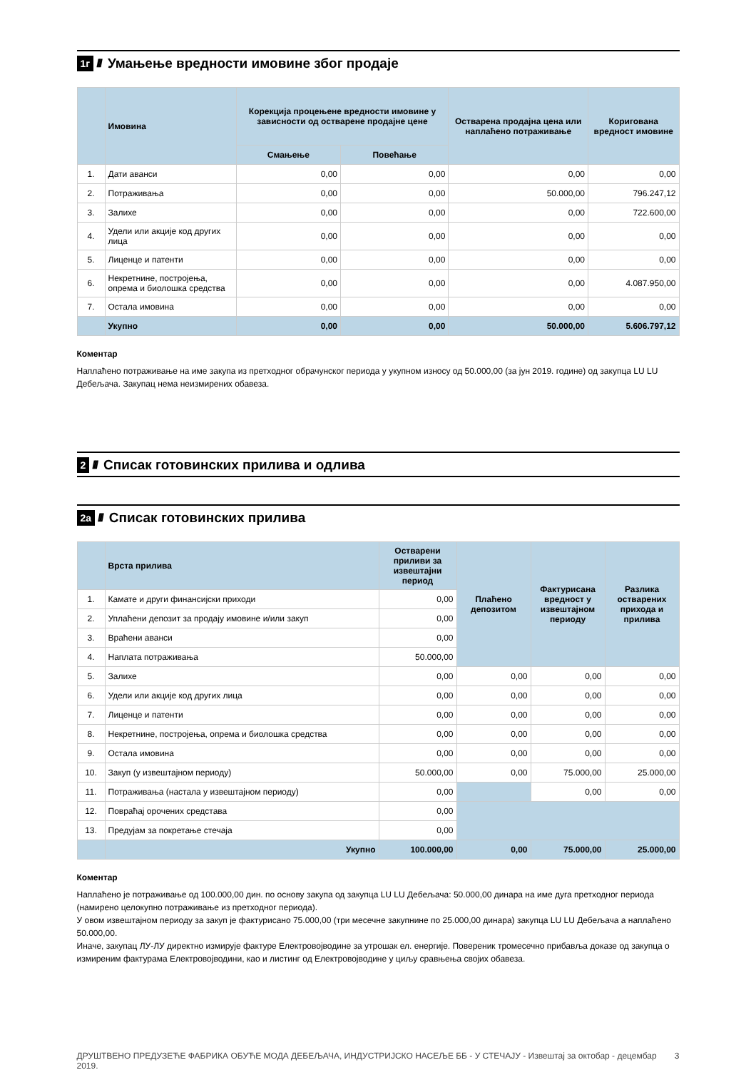1г ////
Умањење вредности имовине због продаје
| | Имовина | Корекција процењене вредности имовине у зависности од остварене продајне цене | | Остварена продајна цена или наплаћено потраживање | Коригована вредност имовине |
| --- | --- | --- | --- | --- | --- |
| | | Смањење | Повећање | | |
| 1. | Дати аванси | 0,00 | 0,00 | 0,00 | 0,00 |
| 2. | Потраживања | 0,00 | 0,00 | 50.000,00 | 796.247,12 |
| 3. | Залихе | 0,00 | 0,00 | 0,00 | 722.600,00 |
| 4. | Удели или акције код других лица | 0,00 | 0,00 | 0,00 | 0,00 |
| 5. | Лиценце и патенти | 0,00 | 0,00 | 0,00 | 0,00 |
| 6. | Некретнине, постројења, опрема и биолошка средства | 0,00 | 0,00 | 0,00 | 4.087.950,00 |
| 7. | Остала имовина | 0,00 | 0,00 | 0,00 | 0,00 |
| | Укупно | 0,00 | 0,00 | 50.000,00 | 5.606.797,12 |
Коментар
Наплаћено потраживање на име закупа из претходног обрачунског периода у укупном износу од 50.000,00 (за јун 2019. године) од закупца LU LU Дебељача. Закупац нема неизмирених обавеза.
2 ////
Списак готовинских прилива и одлива
2а ////
Списак готовинских прилива
| | Врста прилива | Остварени приливи за извештајни период | Плаћено депозитом | Фактурисана вредност у извештајном периоду | Разлика остварених прихода и прилива |
| --- | --- | --- | --- | --- | --- |
| 1. | Камате и други финансијски приходи | 0,00 | | | |
| 2. | Уплаћени депозит за продају имовине и/или закуп | 0,00 | | | |
| 3. | Враћени аванси | 0,00 | | | |
| 4. | Наплата потраживања | 50.000,00 | | | |
| 5. | Залихе | 0,00 | 0,00 | 0,00 | 0,00 |
| 6. | Удели или акције код других лица | 0,00 | 0,00 | 0,00 | 0,00 |
| 7. | Лиценце и патенти | 0,00 | 0,00 | 0,00 | 0,00 |
| 8. | Некретнине, постројења, опрема и биолошка средства | 0,00 | 0,00 | 0,00 | 0,00 |
| 9. | Остала имовина | 0,00 | 0,00 | 0,00 | 0,00 |
| 10. | Закуп (у извештајном периоду) | 50.000,00 | 0,00 | 75.000,00 | 25.000,00 |
| 11. | Потраживања (настала у извештајном периоду) | 0,00 | | 0,00 | 0,00 |
| 12. | Повраћај орочених средстава | 0,00 | | | |
| 13. | Предујам за покретање стечаја | 0,00 | | | |
| | Укупно | 100.000,00 | 0,00 | 75.000,00 | 25.000,00 |
Коментар
Наплаћено је потраживање од 100.000,00 дин. по основу закупа од закупца LU LU Дебељача: 50.000,00 динара на име дуга претходног периода (намирено целокупно потраживање из претходног периода).
У овом извештајном периоду за закуп је фактурисано 75.000,00 (три месечне закупнине по 25.000,00 динара) закупца LU LU Дебељача а наплаћено 50.000,00.
Иначе, закупац ЛУ-ЛУ директно измирује фактуре Електровојводине за утрошак ел. енергије. Повереник тромесечно прибавља доказе од закупца о измиреним фактурама Електровојводини, као и листинг од Електровојводине у циљу сравњења својих обавеза.
ДРУШТВЕНО ПРЕДУЗЕЋЕ ФАБРИКА ОБУЋЕ МОДА ДЕБЕЉАЧА, ИНДУСТРИЈСКО НАСЕЉЕ ББ - У СТЕЧАЈУ - Извештај за октобар - децембар 2019. 3